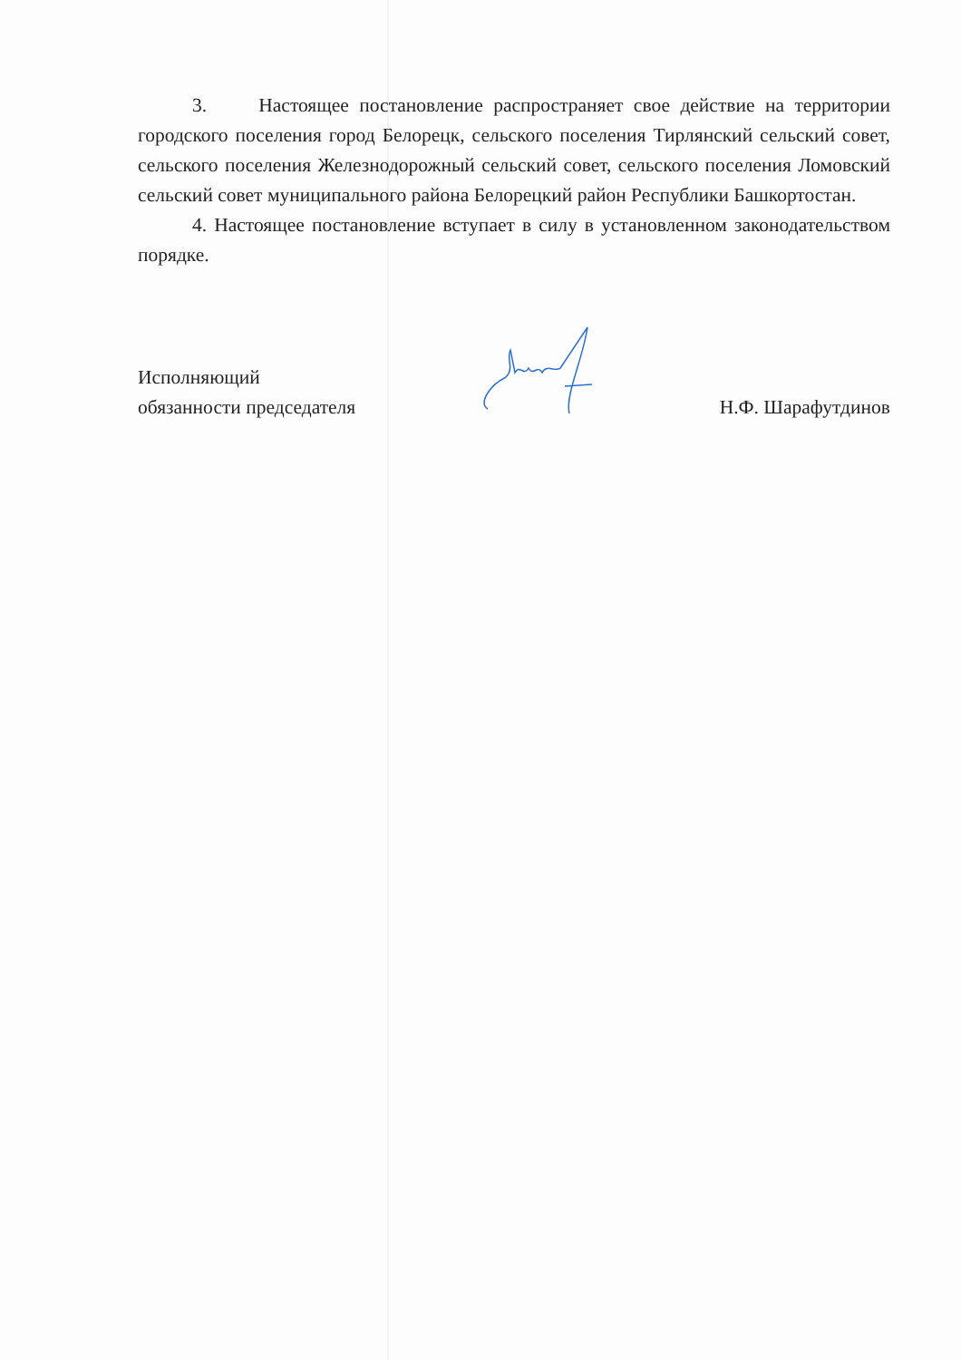3. Настоящее постановление распространяет свое действие на территории городского поселения город Белорецк, сельского поселения Тирлянский сельский совет, сельского поселения Железнодорожный сельский совет, сельского поселения Ломовский сельский совет муниципального района Белорецкий район Республики Башкортостан.
4. Настоящее постановление вступает в силу в установленном законодательством порядке.
Исполняющий
обязанности председателя
Н.Ф. Шарафутдинов